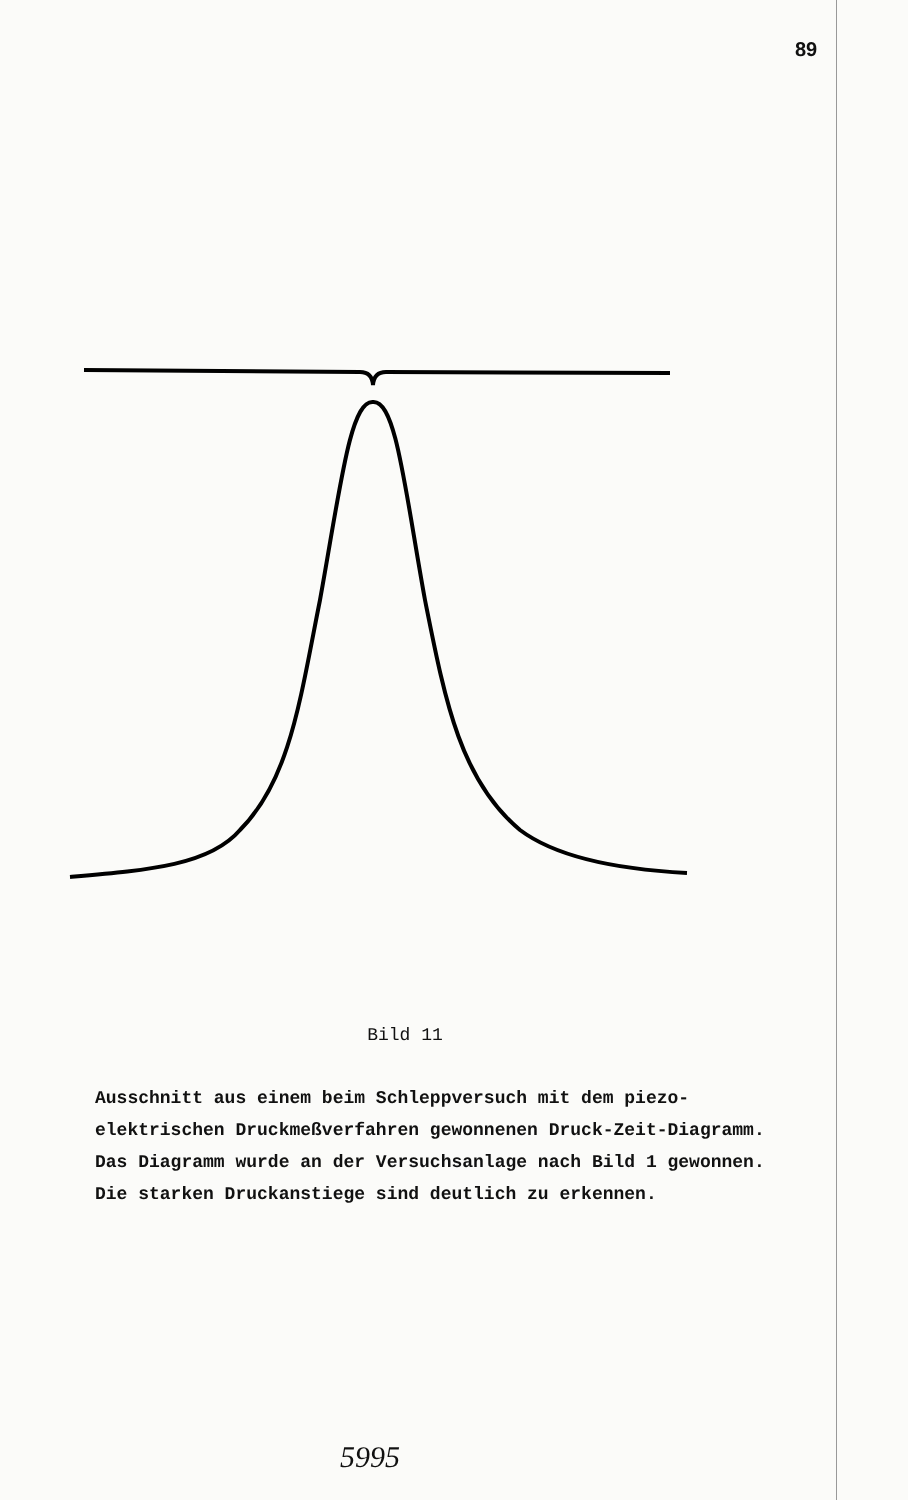89
Bild 11
Ausschnitt aus einem beim Schleppversuch mit dem piezo-elektrischen Druckmeßverfahren gewonnenen Druck-Zeit-Diagramm. Das Diagramm wurde an der Versuchsanlage nach Bild 1 gewonnen. Die starken Druckanstiege sind deutlich zu erkennen.
5995